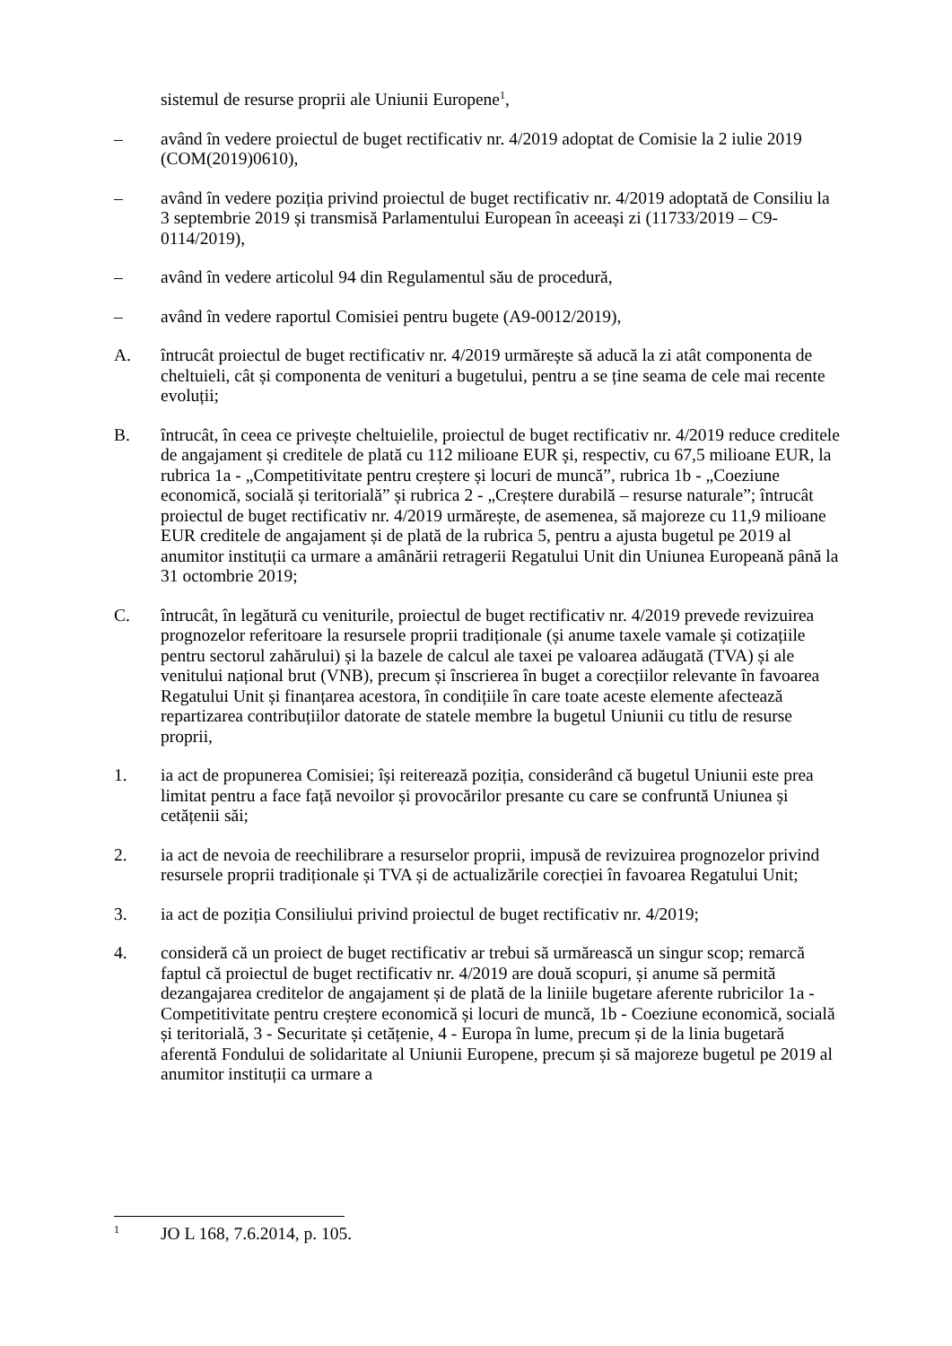sistemul de resurse proprii ale Uniunii Europene<sup>1</sup>,
– având în vedere proiectul de buget rectificativ nr. 4/2019 adoptat de Comisie la 2 iulie 2019 (COM(2019)0610),
– având în vedere poziția privind proiectul de buget rectificativ nr. 4/2019 adoptată de Consiliu la 3 septembrie 2019 și transmisă Parlamentului European în aceeași zi (11733/2019 – C9-0114/2019),
– având în vedere articolul 94 din Regulamentul său de procedură,
– având în vedere raportul Comisiei pentru bugete (A9-0012/2019),
A. întrucât proiectul de buget rectificativ nr. 4/2019 urmărește să aducă la zi atât componenta de cheltuieli, cât și componenta de venituri a bugetului, pentru a se ține seama de cele mai recente evoluții;
B. întrucât, în ceea ce privește cheltuielile, proiectul de buget rectificativ nr. 4/2019 reduce creditele de angajament și creditele de plată cu 112 milioane EUR și, respectiv, cu 67,5 milioane EUR, la rubrica 1a - „Competitivitate pentru creștere și locuri de muncă”, rubrica 1b - „Coeziune economică, socială și teritorială” și rubrica 2 - „Creștere durabilă – resurse naturale”; întrucât proiectul de buget rectificativ nr. 4/2019 urmărește, de asemenea, să majoreze cu 11,9 milioane EUR creditele de angajament și de plată de la rubrica 5, pentru a ajusta bugetul pe 2019 al anumitor instituții ca urmare a amânării retragerii Regatului Unit din Uniunea Europeană până la 31 octombrie 2019;
C. întrucât, în legătură cu veniturile, proiectul de buget rectificativ nr. 4/2019 prevede revizuirea prognozelor referitoare la resursele proprii tradiționale (și anume taxele vamale și cotizațiile pentru sectorul zahărului) și la bazele de calcul ale taxei pe valoarea adăugată (TVA) și ale venitului național brut (VNB), precum și înscrierea în buget a corecțiilor relevante în favoarea Regatului Unit și finanțarea acestora, în condițiile în care toate aceste elemente afectează repartizarea contribuțiilor datorate de statele membre la bugetul Uniunii cu titlu de resurse proprii,
1. ia act de propunerea Comisiei; își reiterează poziția, considerând că bugetul Uniunii este prea limitat pentru a face față nevoilor și provocărilor presante cu care se confruntă Uniunea și cetățenii săi;
2. ia act de nevoia de reechilibrare a resurselor proprii, impusă de revizuirea prognozelor privind resursele proprii tradiționale și TVA și de actualizările corecției în favoarea Regatului Unit;
3. ia act de poziția Consiliului privind proiectul de buget rectificativ nr. 4/2019;
4. consideră că un proiect de buget rectificativ ar trebui să urmărească un singur scop; remarcă faptul că proiectul de buget rectificativ nr. 4/2019 are două scopuri, și anume să permită dezangajarea creditelor de angajament și de plată de la liniile bugetare aferente rubricilor 1a - Competitivitate pentru creștere economică și locuri de muncă, 1b - Coeziune economică, socială și teritorială, 3 - Securitate și cetățenie, 4 - Europa în lume, precum și de la linia bugetară aferentă Fondului de solidaritate al Uniunii Europene, precum și să majoreze bugetul pe 2019 al anumitor instituții ca urmare a
<sup>1</sup>
JO L 168, 7.6.2014, p. 105.